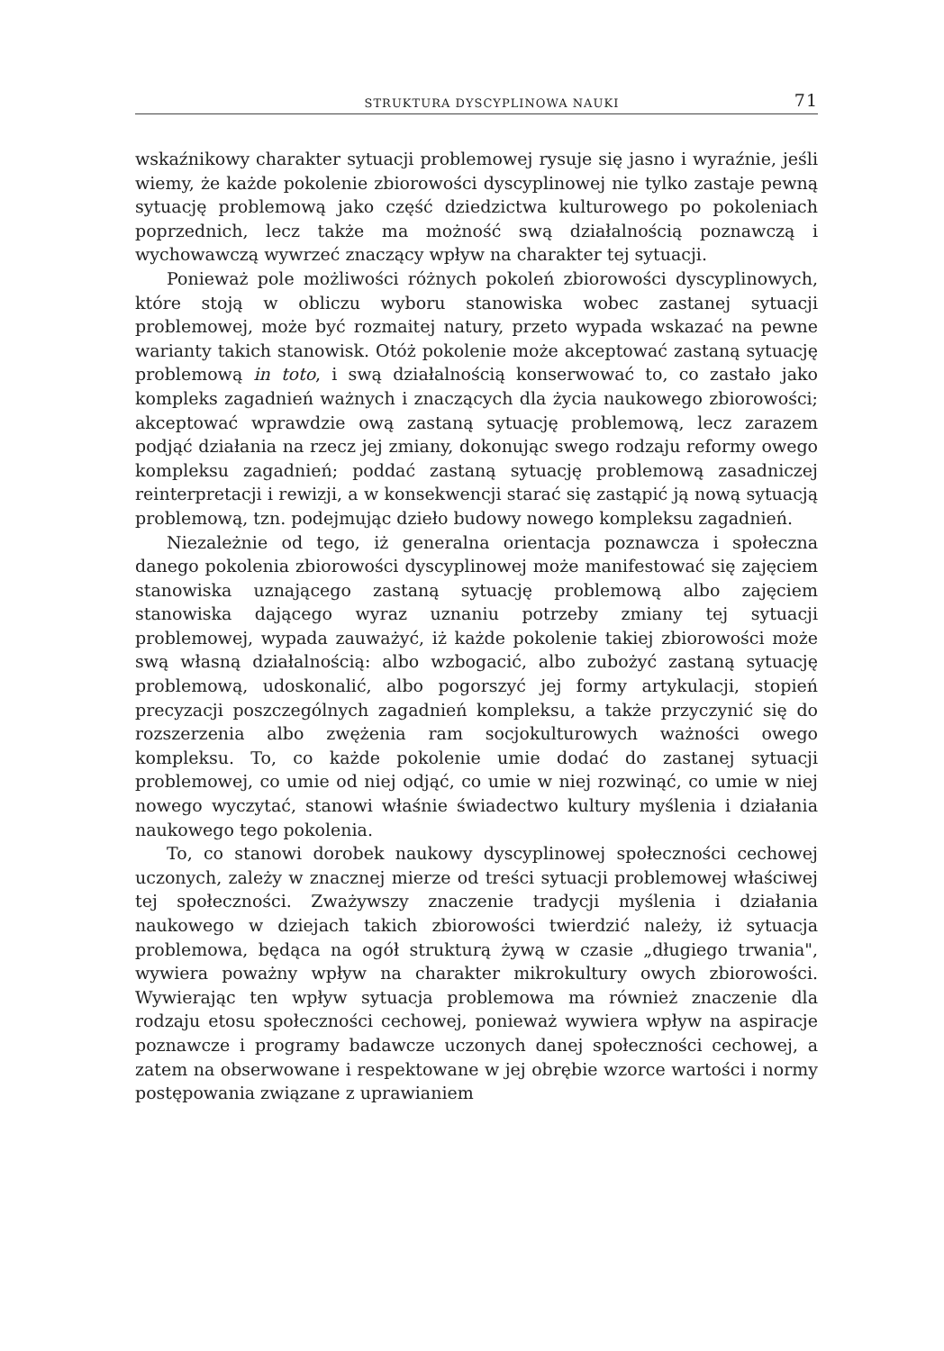STRUKTURA DYSCYPLINOWA NAUKI 71
wskaźnikowy charakter sytuacji problemowej rysuje się jasno i wyraźnie, jeśli wiemy, że każde pokolenie zbiorowości dyscyplinowej nie tylko zastaje pewną sytuację problemową jako część dziedzictwa kulturowego po pokoleniach poprzednich, lecz także ma możność swą działalnością poznawczą i wychowawczą wywrzeć znaczący wpływ na charakter tej sytuacji.
Ponieważ pole możliwości różnych pokoleń zbiorowości dyscyplinowych, które stoją w obliczu wyboru stanowiska wobec zastanej sytuacji problemowej, może być rozmaitej natury, przeto wypada wskazać na pewne warianty takich stanowisk. Otóż pokolenie może akceptować zastaną sytuację problemową in toto, i swą działalnością konserwować to, co zastało jako kompleks zagadnień ważnych i znaczących dla życia naukowego zbiorowości; akceptować wprawdzie ową zastaną sytuację problemową, lecz zarazem podjąć działania na rzecz jej zmiany, dokonując swego rodzaju reformy owego kompleksu zagadnień; poddać zastaną sytuację problemową zasadniczej reinterpretacji i rewizji, a w konsekwencji starać się zastąpić ją nową sytuacją problemową, tzn. podejmując dzieło budowy nowego kompleksu zagadnień.
Niezależnie od tego, iż generalna orientacja poznawcza i społeczna danego pokolenia zbiorowości dyscyplinowej może manifestować się zajęciem stanowiska uznającego zastaną sytuację problemową albo zajęciem stanowiska dającego wyraz uznaniu potrzeby zmiany tej sytuacji problemowej, wypada zauważyć, iż każde pokolenie takiej zbiorowości może swą własną działalnością: albo wzbogacić, albo zubożyć zastaną sytuację problemową, udoskonalić, albo pogorszyć jej formy artykulacji, stopień precyzacji poszczególnych zagadnień kompleksu, a także przyczynić się do rozszerzenia albo zwężenia ram socjokulturowych ważności owego kompleksu. To, co każde pokolenie umie dodać do zastanej sytuacji problemowej, co umie od niej odjąć, co umie w niej rozwinąć, co umie w niej nowego wyczytać, stanowi właśnie świadectwo kultury myślenia i działania naukowego tego pokolenia.
To, co stanowi dorobek naukowy dyscyplinowej społeczności cechowej uczonych, zależy w znacznej mierze od treści sytuacji problemowej właściwej tej społeczności. Zważywszy znaczenie tradycji myślenia i działania naukowego w dziejach takich zbiorowości twierdzić należy, iż sytuacja problemowa, będąca na ogół strukturą żywą w czasie „długiego trwania", wywiera poważny wpływ na charakter mikrokultury owych zbiorowości. Wywierając ten wpływ sytuacja problemowa ma również znaczenie dla rodzaju etosu społeczności cechowej, ponieważ wywiera wpływ na aspiracje poznawcze i programy badawcze uczonych danej społeczności cechowej, a zatem na obserwowane i respektowane w jej obrębie wzorce wartości i normy postępowania związane z uprawianiem